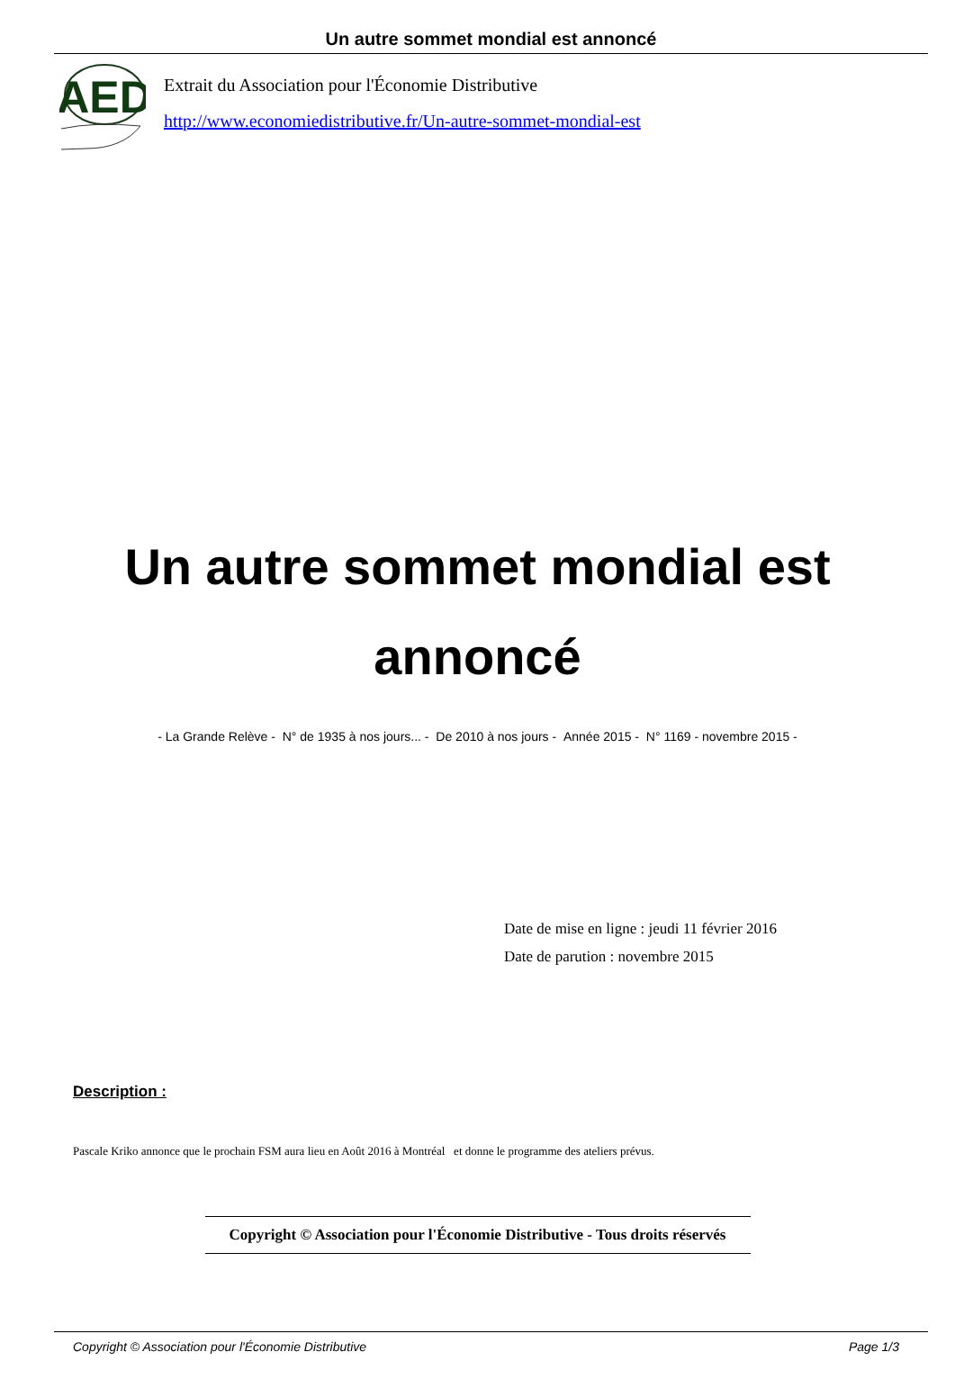Un autre sommet mondial est annoncé
AED
Extrait du Association pour l'Économie Distributive
http://www.economiedistributive.fr/Un-autre-sommet-mondial-est
Un autre sommet mondial est annoncé
- La Grande Relève - N° de 1935 à nos jours... - De 2010 à nos jours - Année 2015 - N° 1169 - novembre 2015 -
Date de mise en ligne : jeudi 11 février 2016
Date de parution : novembre 2015
Description :
Pascale Kriko annonce que le prochain FSM aura lieu en Août 2016 à Montréal et donne le programme des ateliers prévus.
Copyright © Association pour l'Économie Distributive - Tous droits réservés
Copyright © Association pour l'Économie Distributive Page 1/3